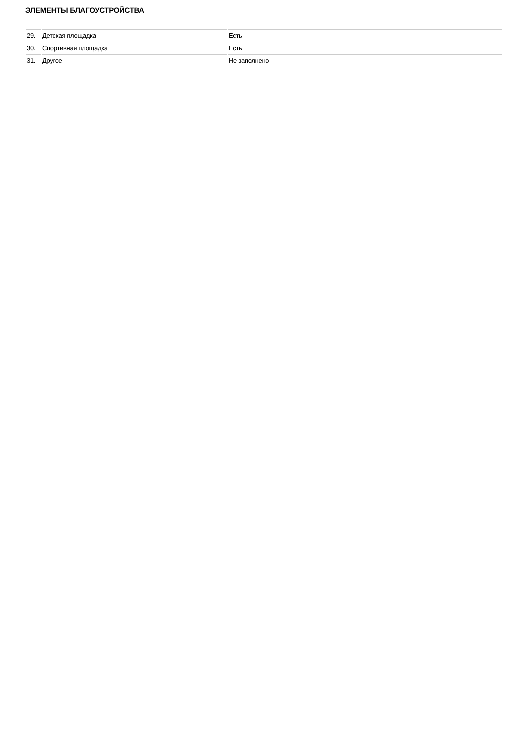ЭЛЕМЕНТЫ БЛАГОУСТРОЙСТВА
| 29. | Детская площадка | Есть |
| 30. | Спортивная площадка | Есть |
| 31. | Другое | Не заполнено |